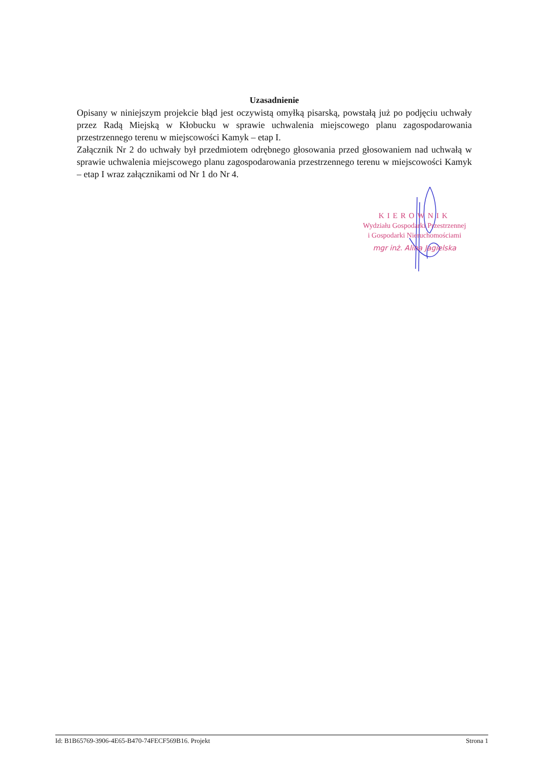Uzasadnienie
Opisany w niniejszym projekcie błąd jest oczywistą omyłką pisarską, powstałą już po podjęciu uchwały przez Radą Miejską w Kłobucku w sprawie uchwalenia miejscowego planu zagospodarowania przestrzennego terenu w miejscowości Kamyk – etap I.
Załącznik Nr 2 do uchwały był przedmiotem odrębnego głosowania przed głosowaniem nad uchwałą w sprawie uchwalenia miejscowego planu zagospodarowania przestrzennego terenu w miejscowości Kamyk – etap I wraz załącznikami od Nr 1 do Nr 4.
KIEROWNIK
Wydziału Gospodarki Przestrzennej
i Gospodarki Nieruchomościami
mgr inż. Alina Jagielska
Id: B1B65769-3906-4E65-B470-74FECF569B16. Projekt Strona 1